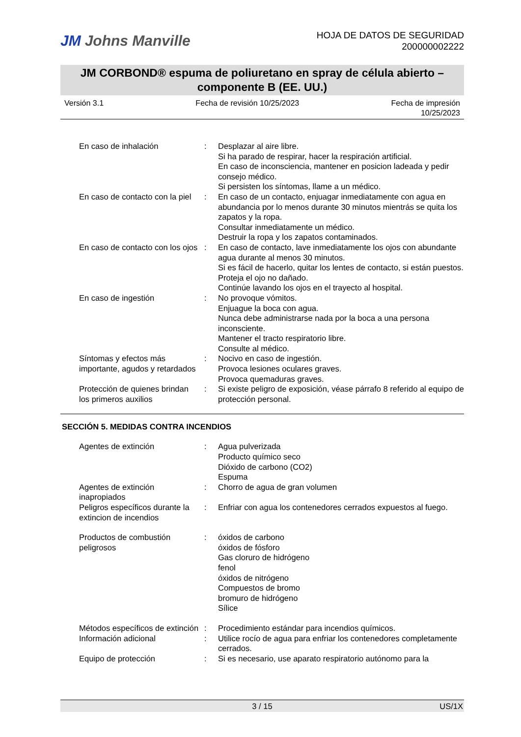JM Johns Manville
HOJA DE DATOS DE SEGURIDAD
200000002222
JM CORBOND® espuma de poliuretano en spray de célula abierto –
componente B (EE. UU.)
Versión 3.1 Fecha de revisión 10/25/2023 Fecha de impresión
10/25/2023
| En caso de inhalación | : | Desplazar al aire libre. Si ha parado de respirar, hacer la respiración artificial. En caso de inconsciencia, mantener en posicion ladeada y pedir consejo médico. Si persisten los síntomas, llame a un médico. |
| En caso de contacto con la piel | : | En caso de un contacto, enjuagar inmediatamente con agua en abundancia por lo menos durante 30 minutos mientrás se quita los zapatos y la ropa. Consultar inmediatamente un médico. Destruir la ropa y los zapatos contaminados. |
| En caso de contacto con los ojos | : | En caso de contacto, lave inmediatamente los ojos con abundante agua durante al menos 30 minutos. Si es fácil de hacerlo, quitar los lentes de contacto, si están puestos. Proteja el ojo no dañado. Continúe lavando los ojos en el trayecto al hospital. |
| En caso de ingestión | : | No provoque vómitos. Enjuague la boca con agua. Nunca debe administrarse nada por la boca a una persona inconsciente. Mantener el tracto respiratorio libre. Consulte al médico. |
| Síntomas y efectos más importante, agudos y retardados | : | Nocivo en caso de ingestión. Provoca lesiones oculares graves. Provoca quemaduras graves. |
| Protección de quienes brindan los primeros auxilios | : | Si existe peligro de exposición, véase párrafo 8 referido al equipo de protección personal. |
SECCIÓN 5. MEDIDAS CONTRA INCENDIOS
| Agentes de extinción | : | Agua pulverizada Producto químico seco Dióxido de carbono (CO2) Espuma |
| Agentes de extinción inapropiados | : | Chorro de agua de gran volumen |
| Peligros específicos durante la extincion de incendios | : | Enfriar con agua los contenedores cerrados expuestos al fuego. |
| Productos de combustión peligrosos | : | óxidos de carbono óxidos de fósforo Gas cloruro de hidrógeno fenol óxidos de nitrógeno Compuestos de bromo bromuro de hidrógeno Sílice |
| Métodos específicos de extinción | : | Procedimiento estándar para incendios químicos. |
| Información adicional | : | Utilice rocío de agua para enfriar los contenedores completamente cerrados. |
| Equipo de protección | : | Si es necesario, use aparato respiratorio autónomo para la |
3 / 15 US/1X